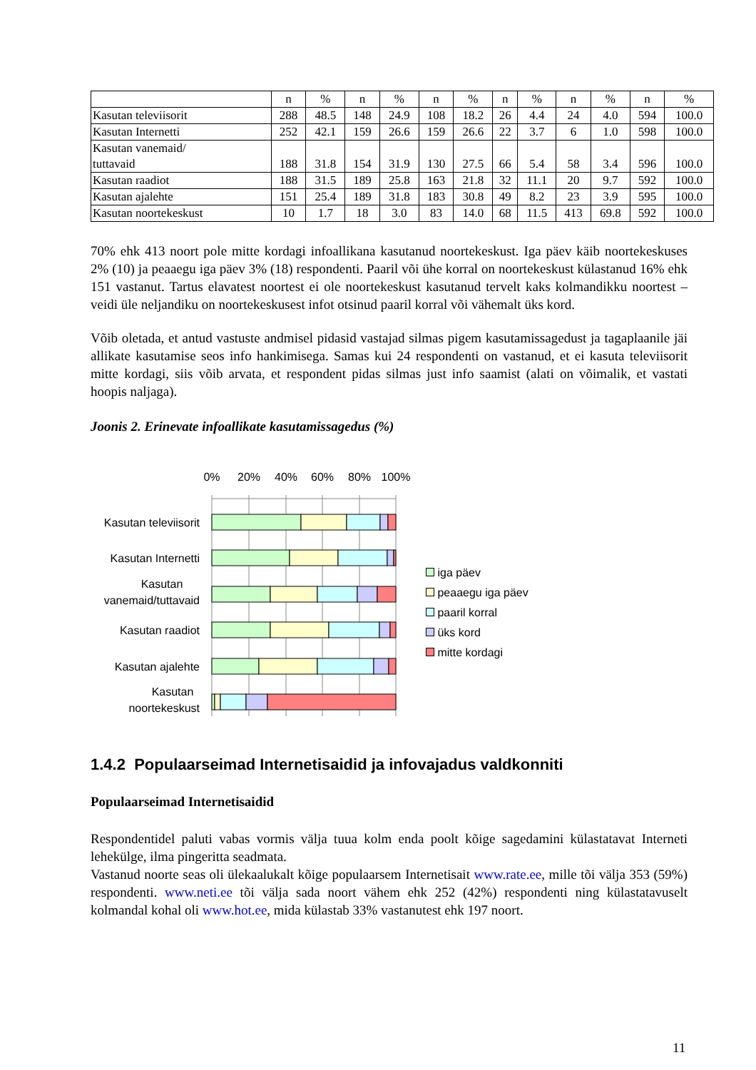| | n | % | n | % | n | % | n | % | n | % | n | % |
| --- | --- | --- | --- | --- | --- | --- | --- | --- | --- | --- | --- | --- |
| Kasutan televiisorit | 288 | 48.5 | 148 | 24.9 | 108 | 18.2 | 26 | 4.4 | 24 | 4.0 | 594 | 100.0 |
| Kasutan Internetti | 252 | 42.1 | 159 | 26.6 | 159 | 26.6 | 22 | 3.7 | 6 | 1.0 | 598 | 100.0 |
| Kasutan vanemaid/ tuttavaid | 188 | 31.8 | 154 | 31.9 | 130 | 27.5 | 66 | 5.4 | 58 | 3.4 | 596 | 100.0 |
| Kasutan raadiot | 188 | 31.5 | 189 | 25.8 | 163 | 21.8 | 32 | 11.1 | 20 | 9.7 | 592 | 100.0 |
| Kasutan ajalehte | 151 | 25.4 | 189 | 31.8 | 183 | 30.8 | 49 | 8.2 | 23 | 3.9 | 595 | 100.0 |
| Kasutan noortekeskust | 10 | 1.7 | 18 | 3.0 | 83 | 14.0 | 68 | 11.5 | 413 | 69.8 | 592 | 100.0 |
70% ehk 413 noort pole mitte kordagi infoallikana kasutanud noortekeskust. Iga päev käib noortekeskuses 2% (10) ja peaaegu iga päev 3% (18) respondenti. Paaril või ühe korral on noortekeskust külastanud 16% ehk 151 vastanut. Tartus elavatest noortest ei ole noortekeskust kasutanud tervelt kaks kolmandikku noortest – veidi üle neljandiku on noortekeskusest infot otsinud paaril korral või vähemalt üks kord.
Võib oletada, et antud vastuste andmisel pidasid vastajad silmas pigem kasutamissagedust ja tagaplaanile jäi allikate kasutamise seos info hankimisega. Samas kui 24 respondenti on vastanud, et ei kasuta televiisorit mitte kordagi, siis võib arvata, et respondent pidas silmas just info saamist (alati on võimalik, et vastati hoopis naljaga).
Joonis 2. Erinevate infoallikate kasutamissagedus (%)
0%
20%
40%
60%
80%
100%
Kasutan televiisorit
Kasutan Internetti
Kasutan
vanemaid/tuttavaid
Kasutan raadiot
Kasutan ajalehte
Kasutan
noortekeskust
iga päev
peaaegu iga päev
paaril korral
üks kord
mitte kordagi
1.4.2 Populaarseimad Internetisaidid ja infovajadus valdkonniti
Populaarseimad Internetisaidid
Respondentidel paluti vabas vormis välja tuua kolm enda poolt kõige sagedamini külastatavat Interneti lehekülge, ilma pingeritta seadmata.
Vastanud noorte seas oli ülekaalukalt kõige populaarsem Internetisait www.rate.ee, mille tõi välja 353 (59%) respondenti. www.neti.ee tõi välja sada noort vähem ehk 252 (42%) respondenti ning külastatavuselt kolmandal kohal oli www.hot.ee, mida külastab 33% vastanutest ehk 197 noort.
11